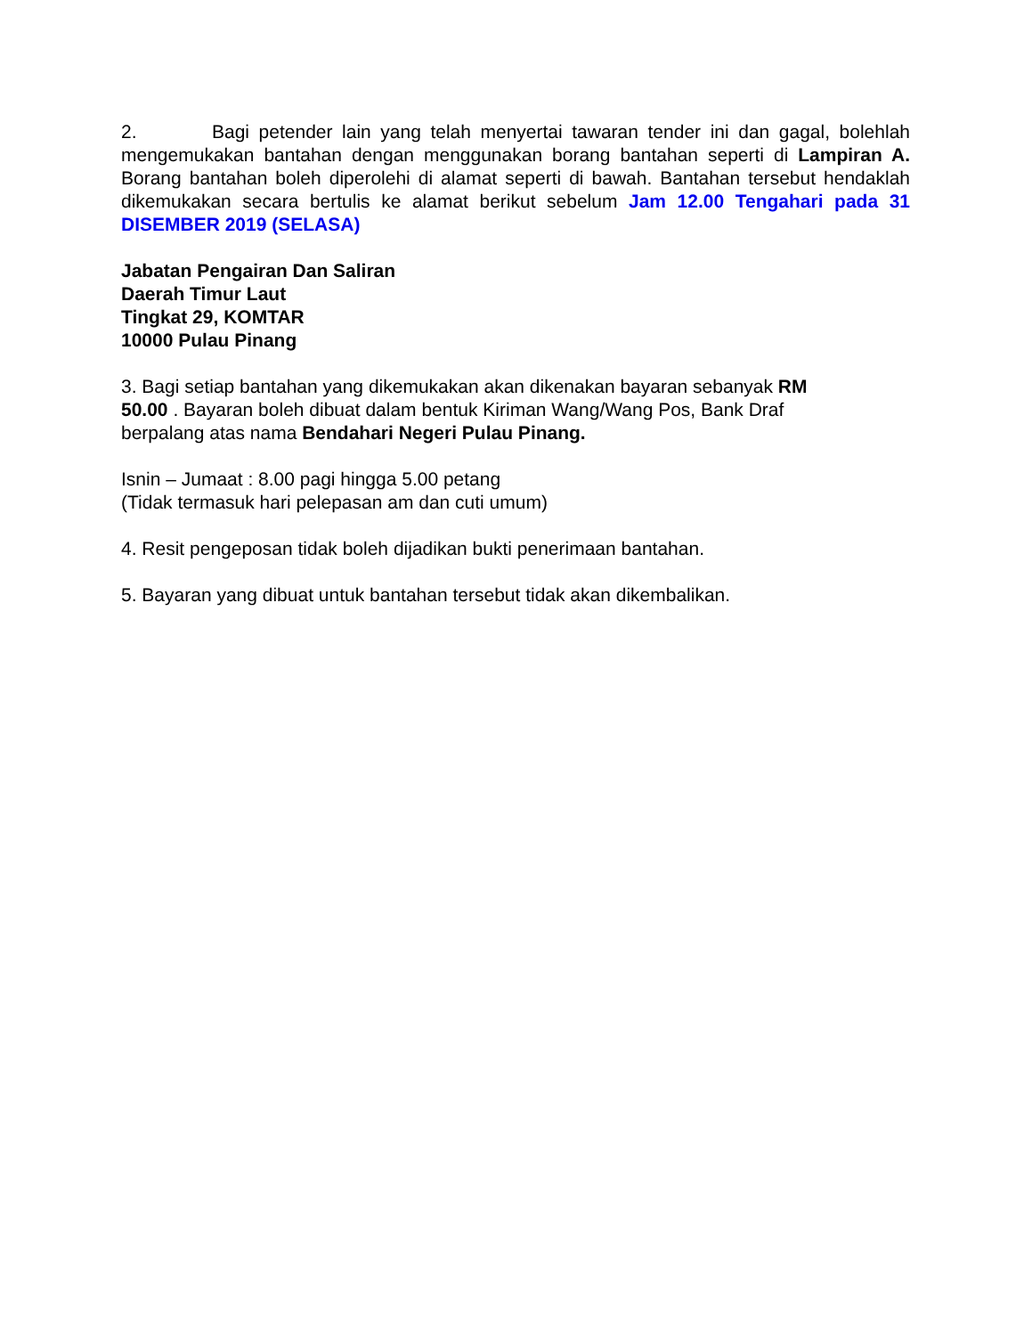2. Bagi petender lain yang telah menyertai tawaran tender ini dan gagal, bolehlah mengemukakan bantahan dengan menggunakan borang bantahan seperti di Lampiran A. Borang bantahan boleh diperolehi di alamat seperti di bawah. Bantahan tersebut hendaklah dikemukakan secara bertulis ke alamat berikut sebelum Jam 12.00 Tengahari pada 31 DISEMBER 2019 (SELASA)
Jabatan Pengairan Dan Saliran
Daerah Timur Laut
Tingkat 29, KOMTAR
10000 Pulau Pinang
3. Bagi setiap bantahan yang dikemukakan akan dikenakan bayaran sebanyak RM
50.00 . Bayaran boleh dibuat dalam bentuk Kiriman Wang/Wang Pos, Bank Draf
berpalang atas nama Bendahari Negeri Pulau Pinang.
Isnin – Jumaat : 8.00 pagi hingga 5.00 petang
(Tidak termasuk hari pelepasan am dan cuti umum)
4. Resit pengeposan tidak boleh dijadikan bukti penerimaan bantahan.
5. Bayaran yang dibuat untuk bantahan tersebut tidak akan dikembalikan.